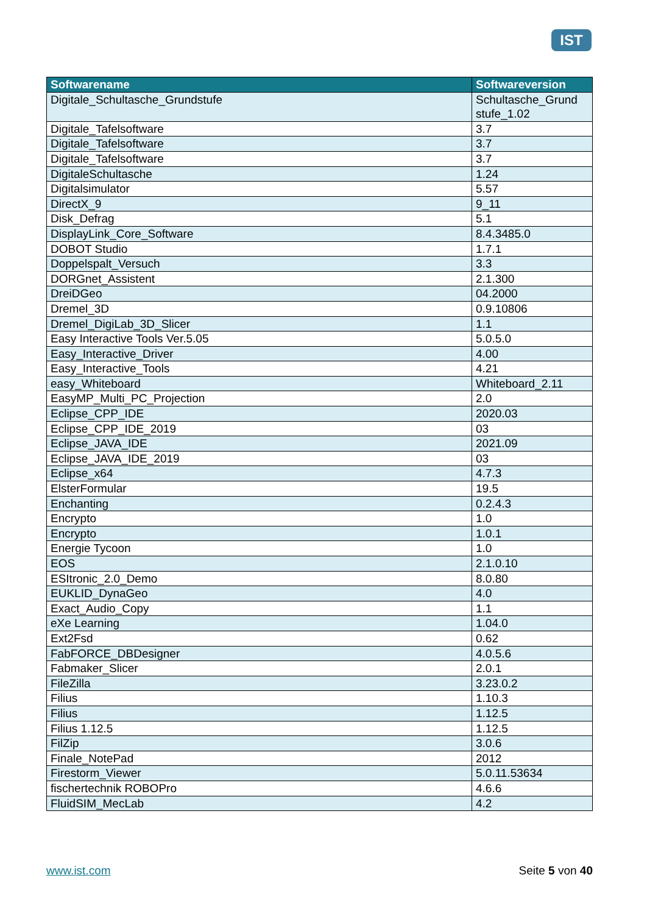IST
| Softwarename | Softwareversion |
| --- | --- |
| Digitale_Schultasche_Grundstufe | Schultasche_Grund stufe_1.02 |
| Digitale_Tafelsoftware | 3.7 |
| Digitale_Tafelsoftware | 3.7 |
| Digitale_Tafelsoftware | 3.7 |
| DigitaleSchultasche | 1.24 |
| Digitalsimulator | 5.57 |
| DirectX_9 | 9_11 |
| Disk_Defrag | 5.1 |
| DisplayLink_Core_Software | 8.4.3485.0 |
| DOBOT Studio | 1.7.1 |
| Doppelspalt_Versuch | 3.3 |
| DORGnet_Assistent | 2.1.300 |
| DreiDGeo | 04.2000 |
| Dremel_3D | 0.9.10806 |
| Dremel_DigiLab_3D_Slicer | 1.1 |
| Easy Interactive Tools Ver.5.05 | 5.0.5.0 |
| Easy_Interactive_Driver | 4.00 |
| Easy_Interactive_Tools | 4.21 |
| easy_Whiteboard | Whiteboard_2.11 |
| EasyMP_Multi_PC_Projection | 2.0 |
| Eclipse_CPP_IDE | 2020.03 |
| Eclipse_CPP_IDE_2019 | 03 |
| Eclipse_JAVA_IDE | 2021.09 |
| Eclipse_JAVA_IDE_2019 | 03 |
| Eclipse_x64 | 4.7.3 |
| ElsterFormular | 19.5 |
| Enchanting | 0.2.4.3 |
| Encrypto | 1.0 |
| Encrypto | 1.0.1 |
| Energie Tycoon | 1.0 |
| EOS | 2.1.0.10 |
| ESItronic_2.0_Demo | 8.0.80 |
| EUKLID_DynaGeo | 4.0 |
| Exact_Audio_Copy | 1.1 |
| eXe Learning | 1.04.0 |
| Ext2Fsd | 0.62 |
| FabFORCE_DBDesigner | 4.0.5.6 |
| Fabmaker_Slicer | 2.0.1 |
| FileZilla | 3.23.0.2 |
| Filius | 1.10.3 |
| Filius | 1.12.5 |
| Filius 1.12.5 | 1.12.5 |
| FilZip | 3.0.6 |
| Finale_NotePad | 2012 |
| Firestorm_Viewer | 5.0.11.53634 |
| fischertechnik ROBOPro | 4.6.6 |
| FluidSIM_MecLab | 4.2 |
www.ist.com Seite 5 von 40